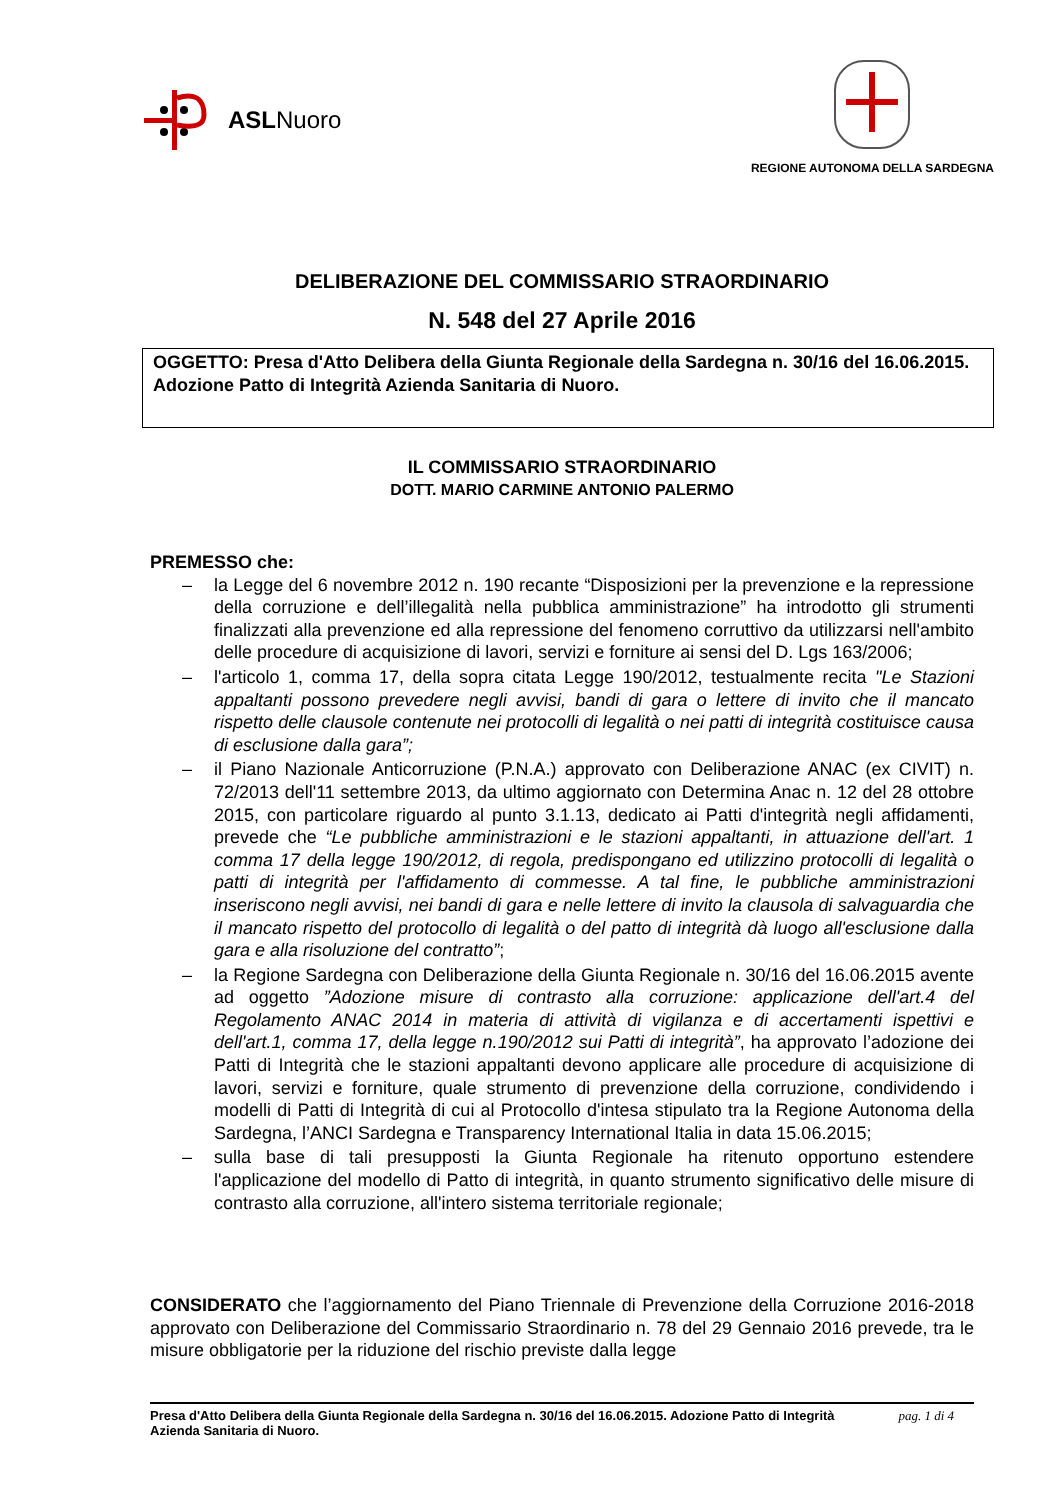ASL Nuoro
REGIONE AUTONOMA DELLA SARDEGNA
DELIBERAZIONE DEL COMMISSARIO STRAORDINARIO
N. 548 del 27 Aprile 2016
OGGETTO: Presa d'Atto Delibera della Giunta Regionale della Sardegna n. 30/16 del 16.06.2015. Adozione Patto di Integrità Azienda Sanitaria di Nuoro.
IL COMMISSARIO STRAORDINARIO
DOTT. MARIO CARMINE ANTONIO PALERMO
PREMESSO che:
– la Legge del 6 novembre 2012 n. 190 recante “Disposizioni per la prevenzione e la repressione della corruzione e dell’illegalità nella pubblica amministrazione” ha introdotto gli strumenti finalizzati alla prevenzione ed alla repressione del fenomeno corruttivo da utilizzarsi nell'ambito delle procedure di acquisizione di lavori, servizi e forniture ai sensi del D. Lgs 163/2006;
– l'articolo 1, comma 17, della sopra citata Legge 190/2012, testualmente recita "Le Stazioni appaltanti possono prevedere negli avvisi, bandi di gara o lettere di invito che il mancato rispetto delle clausole contenute nei protocolli di legalità o nei patti di integrità costituisce causa di esclusione dalla gara”;
– il Piano Nazionale Anticorruzione (P.N.A.) approvato con Deliberazione ANAC (ex CIVIT) n. 72/2013 dell'11 settembre 2013, da ultimo aggiornato con Determina Anac n. 12 del 28 ottobre 2015, con particolare riguardo al punto 3.1.13, dedicato ai Patti d'integrità negli affidamenti, prevede che “Le pubbliche amministrazioni e le stazioni appaltanti, in attuazione dell'art. 1 comma 17 della legge 190/2012, di regola, predispongano ed utilizzino protocolli di legalità o patti di integrità per l'affidamento di commesse. A tal fine, le pubbliche amministrazioni inseriscono negli avvisi, nei bandi di gara e nelle lettere di invito la clausola di salvaguardia che il mancato rispetto del protocollo di legalità o del patto di integrità dà luogo all'esclusione dalla gara e alla risoluzione del contratto”;
– la Regione Sardegna con Deliberazione della Giunta Regionale n. 30/16 del 16.06.2015 avente ad oggetto ”Adozione misure di contrasto alla corruzione: applicazione dell'art.4 del Regolamento ANAC 2014 in materia di attività di vigilanza e di accertamenti ispettivi e dell'art.1, comma 17, della legge n.190/2012 sui Patti di integrità”, ha approvato l’adozione dei Patti di Integrità che le stazioni appaltanti devono applicare alle procedure di acquisizione di lavori, servizi e forniture, quale strumento di prevenzione della corruzione, condividendo i modelli di Patti di Integrità di cui al Protocollo d'intesa stipulato tra la Regione Autonoma della Sardegna, l’ANCI Sardegna e Transparency International Italia in data 15.06.2015;
– sulla base di tali presupposti la Giunta Regionale ha ritenuto opportuno estendere l'applicazione del modello di Patto di integrità, in quanto strumento significativo delle misure di contrasto alla corruzione, all'intero sistema territoriale regionale;
CONSIDERATO che l’aggiornamento del Piano Triennale di Prevenzione della Corruzione 2016-2018 approvato con Deliberazione del Commissario Straordinario n. 78 del 29 Gennaio 2016 prevede, tra le misure obbligatorie per la riduzione del rischio previste dalla legge
Presa d'Atto Delibera della Giunta Regionale della Sardegna n. 30/16 del 16.06.2015. Adozione Patto di Integrità Azienda Sanitaria di Nuoro.
pag. 1 di 4